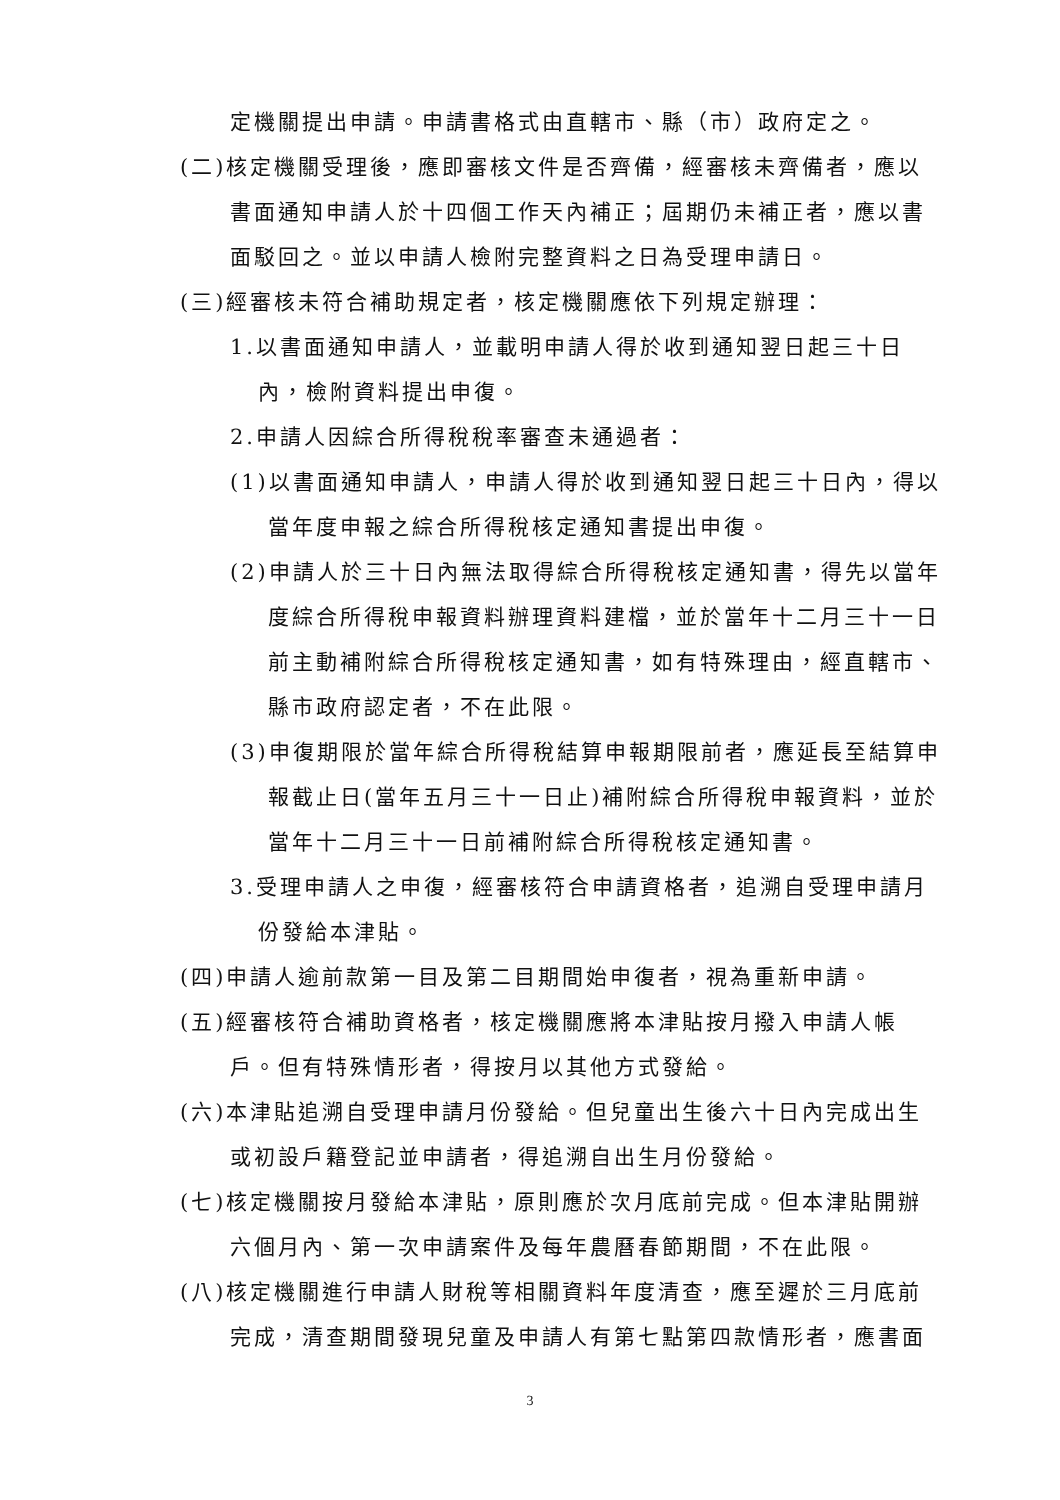定機關提出申請。申請書格式由直轄市、縣（市）政府定之。
(二)核定機關受理後，應即審核文件是否齊備，經審核未齊備者，應以書面通知申請人於十四個工作天內補正；屆期仍未補正者，應以書面駁回之。並以申請人檢附完整資料之日為受理申請日。
(三)經審核未符合補助規定者，核定機關應依下列規定辦理：
1.以書面通知申請人，並載明申請人得於收到通知翌日起三十日內，檢附資料提出申復。
2.申請人因綜合所得稅稅率審查未通過者：
(1)以書面通知申請人，申請人得於收到通知翌日起三十日內，得以當年度申報之綜合所得稅核定通知書提出申復。
(2)申請人於三十日內無法取得綜合所得稅核定通知書，得先以當年度綜合所得稅申報資料辦理資料建檔，並於當年十二月三十一日前主動補附綜合所得稅核定通知書，如有特殊理由，經直轄市、縣市政府認定者，不在此限。
(3)申復期限於當年綜合所得稅結算申報期限前者，應延長至結算申報截止日(當年五月三十一日止)補附綜合所得稅申報資料，並於當年十二月三十一日前補附綜合所得稅核定通知書。
3.受理申請人之申復，經審核符合申請資格者，追溯自受理申請月份發給本津貼。
(四)申請人逾前款第一目及第二目期間始申復者，視為重新申請。
(五)經審核符合補助資格者，核定機關應將本津貼按月撥入申請人帳戶。但有特殊情形者，得按月以其他方式發給。
(六)本津貼追溯自受理申請月份發給。但兒童出生後六十日內完成出生或初設戶籍登記並申請者，得追溯自出生月份發給。
(七)核定機關按月發給本津貼，原則應於次月底前完成。但本津貼開辦六個月內、第一次申請案件及每年農曆春節期間，不在此限。
(八)核定機關進行申請人財稅等相關資料年度清查，應至遲於三月底前完成，清查期間發現兒童及申請人有第七點第四款情形者，應書面
3